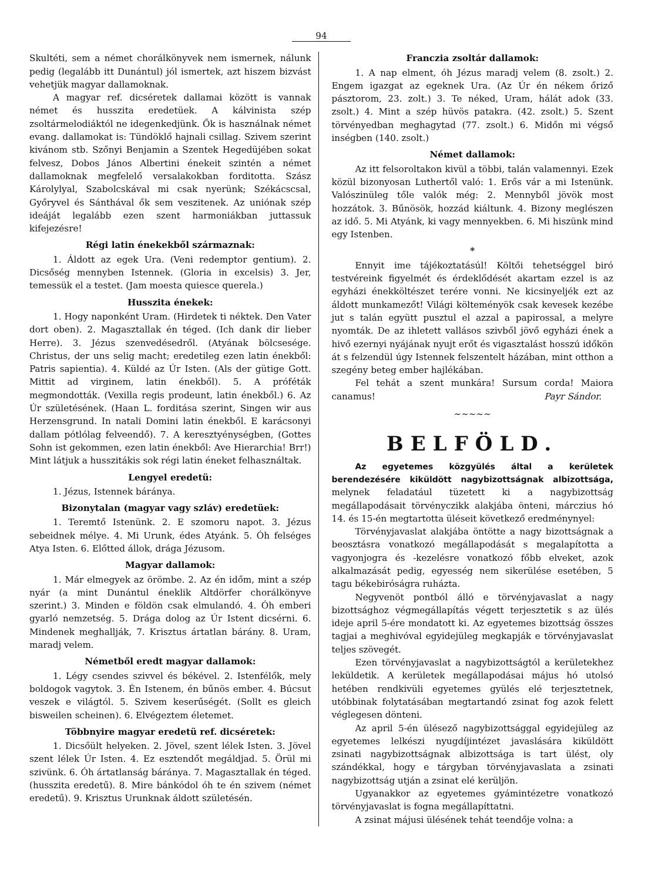94
Skultéti, sem a német chorálkönyvek nem ismernek, nálunk pedig (legalább itt Dunántul) jól ismertek, azt hiszem bizvást vehetjük magyar dallamoknak.
A magyar ref. dicséretek dallamai között is vannak német és husszita eredetüek. A kálvinista szép zsoltármelodiáktól ne idegenkedjünk. Ők is használnak német evang. dallamokat is: Tündöklő hajnali csillag. Szivem szerint kivánom stb. Szőnyi Benjamin a Szentek Hegedüjében sokat felvesz, Dobos János Albertini énekeit szintén a német dallamoknak megfelelő versalakokban forditotta. Szász Károlylyal, Szabolcskával mi csak nyerünk; Székácscsal, Győryvel és Sánthával ők sem veszitenek. Az uniónak szép ideáját legalább ezen szent harmoniákban juttassuk kifejezésre!
Régi latin énekekből származnak:
1. Áldott az egek Ura. (Veni redemptor gentium). 2. Dicsőség mennyben Istennek. (Gloria in excelsis) 3. Jer, temessük el a testet. (Jam moesta quiesce querela.)
Husszita énekek:
1. Hogy naponként Uram. (Hirdetek ti néktek. Den Vater dort oben). 2. Magasztallak én téged. (Ich dank dir lieber Herre). 3. Jézus szenvedésedről. (Atyának bölcsesége. Christus, der uns selig macht; eredetileg ezen latin énekből: Patris sapientia). 4. Küldé az Úr Isten. (Als der gütige Gott. Mittit ad virginem, latin énekből). 5. A próféták megmondották. (Vexilla regis prodeunt, latin énekből.) 6. Az Úr születésének. (Haan L. forditása szerint, Singen wir aus Herzensgrund. In natali Domini latin énekből. E karácsonyi dallam pótlólag felveendő). 7. A keresztyénységben, (Gottes Sohn ist gekommen, ezen latin énekből: Ave Hierarchia! Brr!) Mint látjuk a husszitákis sok régi latin éneket felhasználtak.
Lengyel eredetü:
1. Jézus, Istennek báránya.
Bizonytalan (magyar vagy szláv) eredetüek:
1. Teremtő Istenünk. 2. E szomoru napot. 3. Jézus sebeidnek mélye. 4. Mi Urunk, édes Atyánk. 5. Óh felséges Atya Isten. 6. Előtted állok, drága Jézusom.
Magyar dallamok:
1. Már elmegyek az örömbe. 2. Az én időm, mint a szép nyár (a mint Dunántul éneklik Altdörfer chorálkönyve szerint.) 3. Minden e földön csak elmulandó. 4. Óh emberi gyarló nemzetség. 5. Drága dolog az Úr Istent dicsérni. 6. Mindenek meghallják, 7. Krisztus ártatlan bárány. 8. Uram, maradj velem.
Németből eredt magyar dallamok:
1. Légy csendes szivvel és békével. 2. Istenfélők, mely boldogok vagytok. 3. Én Istenem, én bűnös ember. 4. Búcsut veszek e világtól. 5. Szivem keserűségét. (Sollt es gleich bisweilen scheinen). 6. Elvégeztem életemet.
Többnyire magyar eredetü ref. dicséretek:
1. Dicsőült helyeken. 2. Jövel, szent lélek Isten. 3. Jövel szent lélek Úr Isten. 4. Ez esztendőt megáldjad. 5. Örül mi szivünk. 6. Óh ártatlanság báránya. 7. Magasztallak én téged. (husszita eredetű). 8. Mire bánkódol óh te én szivem (német eredetű). 9. Krisztus Urunknak áldott születésén.
Franczia zsoltár dallamok:
1. A nap elment, óh Jézus maradj velem (8. zsolt.) 2. Engem igazgat az egeknek Ura. (Az Úr én nékem őriző pásztorom, 23. zolt.) 3. Te néked, Uram, hálát adok (33. zsolt.) 4. Mint a szép hüvös patakra. (42. zsolt.) 5. Szent törvényedban meghagytad (77. zsolt.) 6. Midőn mi végső inségben (140. zsolt.)
Német dallamok:
Az itt felsoroltakon kivül a többi, talán valamennyi. Ezek közül bizonyosan Luthertől való: 1. Erős vár a mi Istenünk. Valószinüleg tőle valók még: 2. Mennyből jövök most hozzátok. 3. Bűnösök, hozzád kiáltunk. 4. Bizony meglészen az idő. 5. Mi Atyánk, ki vagy mennyekben. 6. Mi hiszünk mind egy Istenben.
*
Ennyit ime tájékoztatásúl! Költői tehetséggel biró testvéreink figyelmét és érdeklődését akartam ezzel is az egyházi énekköltészet terére vonni. Ne kicsinyeljék ezt az áldott munkamezőt! Világi költeményök csak kevesek kezébe jut s talán együtt pusztul el azzal a papirossal, a melyre nyomták. De az ihletett vallásos szivből jövő egyházi ének a hivő ezernyi nyájának nyujt erőt és vigasztalást hosszú időkön át s felzendül úgy Istennek felszentelt házában, mint otthon a szegény beteg ember hajlékában.
Fel tehát a szent munkára! Sursum corda! Maiora canamus! Payr Sándor.
~~~~~
BELFÖLD.
Az egyetemes közgyülés által a kerületek berendezésére kiküldött nagybizottságnak albizottsága, melynek feladatául tüzetett ki a nagybizottság megállapodásait törvényczikk alakjába önteni, márczius hó 14. és 15-én megtartotta üléseit következő eredménynyel:
Törvényjavaslat alakjába öntötte a nagy bizottságnak a beosztásra vonatkozó megállapodását s megalapította a vagyonjogra és -kezelésre vonatkozó főbb elveket, azok alkalmazását pedig, egyesség nem sikerülése esetében, 5 tagu békebiróságra ruházta.
Negyvenöt pontból álló e törvényjavaslat a nagy bizottsághoz végmegállapítás végett terjesztetik s az ülés ideje april 5-ére mondatott ki. Az egyetemes bizottság összes tagjai a meghivóval egyidejüleg megkapják e törvényjavaslat teljes szövegét.
Ezen törvényjavaslat a nagybizottságtól a kerületekhez leküldetik. A kerületek megállapodásai május hó utolsó hetében rendkivüli egyetemes gyülés elé terjesztetnek, utóbbinak folytatásában megtartandó zsinat fog azok felett véglegesen dönteni.
Az april 5-én ülésező nagybizottsággal egyidejüleg az egyetemes lelkészi nyugdíjintézet javaslására kiküldött zsinati nagybizottságnak albizottsága is tart ülést, oly szándékkal, hogy e tárgyban törvényjavaslata a zsinati nagybizottság utján a zsinat elé kerüljön.
Ugyanakkor az egyetemes gyámintézetre vonatkozó törvényjavaslat is fogna megállapíttatni.
A zsinat májusi ülésének tehát teendője volna: a